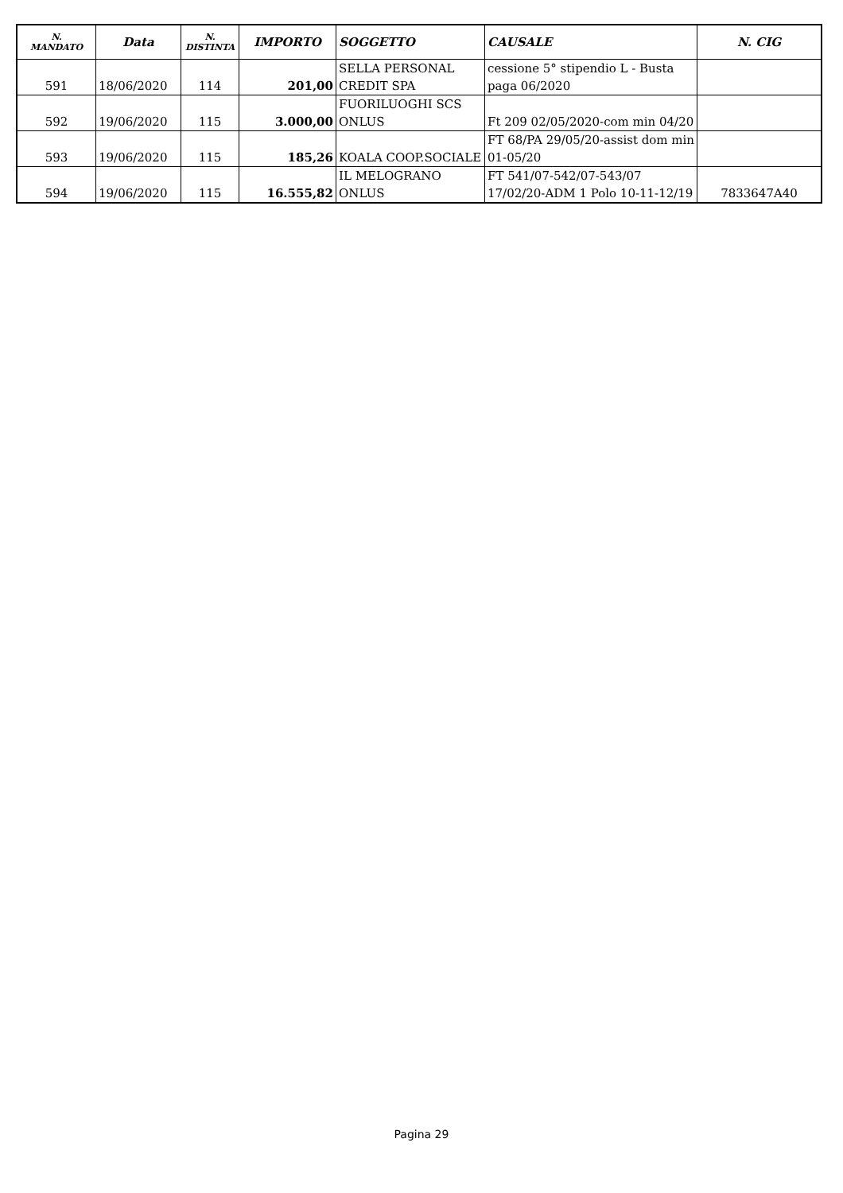| N. MANDATO | Data | N. DISTINTA | IMPORTO | SOGGETTO | CAUSALE | N. CIG |
| --- | --- | --- | --- | --- | --- | --- |
| 591 | 18/06/2020 | 114 | 201,00 | SELLA PERSONAL CREDIT SPA | cessione 5° stipendio L - Busta paga 06/2020 | |
| 592 | 19/06/2020 | 115 | 3.000,00 | FUORILUOGHI SCS ONLUS | Ft 209 02/05/2020-com min 04/20 | |
| 593 | 19/06/2020 | 115 | 185,26 | KOALA COOP.SOCIALE | FT 68/PA 29/05/20-assist dom min 01-05/20 | |
| 594 | 19/06/2020 | 115 | 16.555,82 | IL MELOGRANO ONLUS | FT 541/07-542/07-543/07 17/02/20-ADM 1 Polo 10-11-12/19 | 7833647A40 |
Pagina 29